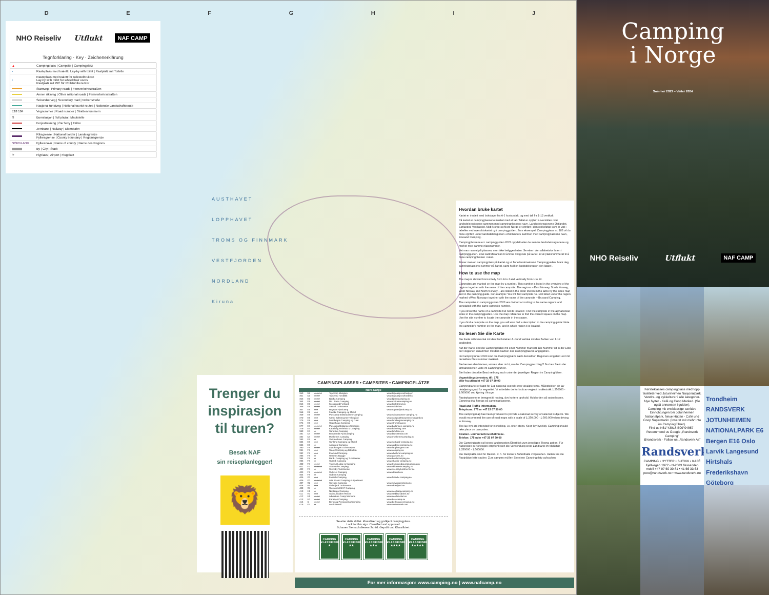DEFGHIJ
NHO Reiseliv Utflukt NAF CAMP
Tegnforklaring · Key · Zeichenerklärung
| ▲ | Campingplass / Campsite / Campingplatz |
| • | Rasteplass med toalett / Lay-by with toilet / Rastplatz mit Toilette |
| • | Rasteplass med toalett for rullestolbrukere Lay-by with toilet for wheelchair users Rastplatz mit WC für Rollstuhlbenutzer |
| | Stamveg / Primary roads / Fernverkehrsstraßen |
| | Annen riksveg / Other national roads / Fernverkehrsstraßen |
| | Sekundærveg / Secondary road / Nebenstraße |
| | Nasjonal turistveg / National tourist routes / Nationale Landschaftsroute |
| E18 104 | Vegnummer / Road number / Straßennummern |
| ⊓ | Bomstasjon / Toll plaza / Mautstelle |
| | Ferjestrekning / Car ferry / Fähre |
| | Jernbane / Railway / Eisenbahn |
| | Riksgrense / National border / Landesgrenze Fylkesgrense / County boundary / Regionsgrenze |
| NORDLAND | Fylkesnavn / Name of county / Name des Regions |
| | By / City / Stadt |
| ✈ | Flyplass / Airport / Flugplatz |
AUSTHAVET
LOPPHAVET
TROMS OG FINNMARK
VESTFJORDEN
NORDLAND
Kiruna
Hvordan bruke kartet
Kartet er inndelt med bokstaver fra A-J horisontalt, og med tall fra 1-12 vertikalt.
På kartet er campingplassene merket med et tall. Tallet er oppført i oversikten over landsdelsregionene sammen med campingplassens navn. Landsdelsregionene Østlandet, Sørlandet, Vestlandet, Midt-Norge og Nord-Norge er oppført i den rekkefølge som er vist i tabellen ved oversiktskartet og i campingguiden. Som eksempel: Campingplass nr. 183 vil du finne oppført under landsdelsregionen «Vestlandet» sammen med campingplassens navn, Brusand Camping.
Campingplassene er i campingguiden 2023 oppdelt etter de samme landsdelsregionene og merket med samme plassnummer.
Vet man navnet på plassen, men ikke beliggenheten: Se etter i den alfabetiske listen i campingguiden. Bruk kartreferansen til å finne riktig rute på kartet. Bruk plassnummeret til å finne campingplassen i ruten.
Finner man en campingplass på kartet og vil finne beskrivelsen i Campingguiden: Merk deg campingplassens nummer på kartet, samt hvilken landsdelsregion den ligger i.
How to use the map
The map is divided horizontally from A to J and vertically from 1 to 12.
Campsites are marked on the map by a number. This number is listed in the overview of the regions together with the name of the campsite. The regions – East Norway, South Norway, West Norway and North Norway – are listed in the order shown in the table by the index map and in the camping guide. For example: You will find campsite no. 183 listed under the region marked «West Norway» together with the name of the campsite – Brusand Camping.
The campsites in campingguiden 2023 are divided according to the same regions and annotated with the same campsite number.
If you know the name of a campsite but not its location: Find the campsite in the alphabetical index in the campingguiden. Use the map reference to find the correct square on the map. Use the site number to locate the campsite in the square.
If you find a campsite on the map, you will also find a description in the camping guide: Note the campsite's number on the map, and in which region it is located.
So lesen Sie die Karte
Die Karte ist horizontal mit den Buchstaben A-J und vertikal mit den Zahlen von 1-12 gegliedert.
Auf der Karte sind die Campingplätze mit einer Nummer markiert. Die Nummer ist in der Liste der Regionen zusammen mit dem Namen des Campingplatzes angegeben.
Im Campingführer 2023 sind die Campingplätze nach denselben Regionen eingeteilt und mit derselben Platznummer markiert.
Sie kennen den Namen, wissen aber nicht, wo der Campingplatz liegt? Suchen Sie in der alphabetischen Liste im Campingführer.
Sie finden dieselbe Beschreibung auch unter der jeweiligen Region im Campingführer.
Vegmeldingstjenesten, tlf.: 175
eller fra utlandet +47 22 07 30 00
Campingkartet er laget for å gi nasjonal oversikt over utvalgte tema. Målestokken gir lav detaljeringsgrad for vegnettet. Vi anbefaler derfor bruk av vegkart i målestokk 1:250000 - 1:500000 ved kjøring i Norge.
Rasteplassene er beregnet til rasting, dvs kortere opphold. Hold orden på rasteplassen. Camping skal foretas på campingplassene.
Road and Traffic information.
Telephone: 175 or +47 22 07 30 00
The camping map has been produced to provide a national survey of selected subjects. We would recommend the use of road maps with a scale of 1:250,000 - 1:500,000 when driving in Norway.
The lay-bys are intended for picnicking, i.e. short stops. Keep lay-bys tidy. Camping should take place on campsites.
Straßen- und Verkehrsverhältnisse.
Telefon: 175 oder +47 22 07 30 00
Die Campingkarte soll einen landesweiten Überblick zum jeweiligen Thema geben. Für Autoreisen in Norwegen empfiehlt sich die Verwendung einer Landkarte im Maßstab 1:250000 - 1:500000.
Die Rastplätze sind für Rasten, d. h. für kürzere Aufenthalte vorgesehen. Halten Sie die Rastplätze bitte sauber. Zum campen müßen Sie einen Campingplatz aufsuchen.
Trenger du inspirasjon til turen?
Besøk NAF
sin reiseplanlegger!
🦁
CAMPINGPLASSER • CAMPSITES • CAMPINGPLÄTZE
Nord-Norge
| 360 | D6 | ★★★★ | Topcamp Mosjøen | www.topcamp.no/mosjoen |
| 361 | D6 | ★★★ | Topcamp Havblikk | www.topcamp.no/havblikk |
| 363 | E6 | ★★★ | Bjerka Camping | www.bjerkacamping.no |
| 364 | E5 | ★★★ | Mo i Rana Camping | www.moiranacamping.no |
| 365 | E5 | ★★★ | Krokstrand Fjellpark | www.krokstrand.as |
| 366 | E5 | ★★★ | Saltdal Turistsenter | www.saltdal.no |
| 367 | E5 | ★★ | Rognan Fjordcamp | www.rognanfjordcamp.no |
| 368 | E5 | ★★ | Fauske Camping og Motell | |
| 369 | E5 | ★★★ | Pluscamp Saltstraumen Camping | www.saltstraumen-camping.no |
| 370 | E5 | ★★ | Camp Saltstraumen-Elvegård | www.campsaltstraumen-elvegard.no |
| 375 | E5 | ★★ | Lundhøgda Camping og Café | www.lundhogdacamping.no |
| 376 | E5 | ★★ | Strømhaug Camping | www.stromhaug.no |
| 377 | E4 | ★★★★ | Pluscamp Ballangen Camping | www.ballangen-camping.no |
| 379 | E4 | ★★★ | Kabelvåg Feriehus & Camping | www.kabelvag.com |
| 380 | E4 | ★ | Sandvika Camping | www.lofotferie.no |
| 381 | D4 | ★★★ | Brustranda Fjordcamping | www.brustranda.com |
| 382 | D4 | ★★★ | Moskenes Camping | www.moskenescamping.no |
| 383 | E3 | ★ | Stokmarknes Camping | |
| 384 | E3 | ★★ | Sortland Camping og Motell | www.sortland-camping.no |
| 385 | E3 | ★ | Andenes Camping | www.andenescamping.no |
| 390 | F3 | ★★★ | Lapphaugen Turiststasjon | www.lapphaugen.com |
| 391 | F3 | ★★ | Solay Camping og Båtutleie | www.camping.no |
| 392 | F3 | ★★ | Elvelund Camping | www.elvelund-camping.no |
| 393 | F3 | ★ | Garsnes Brygge | www.garsnes.no |
| 394 | F3 | ★ | Bardu Camping og Turistsenter | www.barducamping.no |
| 395 | F3 | ★ | Skatvik Camping | www.skatvik-camping.no |
| 400 | F2 | ★★★ | Tromsø Lodge & Camping | www.tromsolodgeandcamping.no |
| 401 | F2 | ★★★★ | Skittenelv Camping | www.skittenelvcamping.no |
| 402 | F2 | ★ | Svensby Turistsenter | www.svensbyturistsenter.no |
| 403 | F3 | ★★★★ | Olderelv Camping | www.olderelv.no |
| 404 | F3 | ★ | Skibotn Camping | |
| 405 | G2 | ★★ | Fosselv Camping | www.fosselv-camping.no |
| 406 | G2 | ★★★★ | Alta Strand Camping & Apartment | |
| 407 | G2 | ★★ | Solvang Camping | www.solvangcamping.no |
| 408 | H1 | ★★ | Olderfjord Turistsenter | www.olderfjord.no |
| 409 | G1 | ★ | Storvannet NAF Camping | |
| 410 | H1 | ★ | Nordkapp Camping | www.nordkappcamping.no |
| 411 | H2 | ★★ | Stabbursdalen Resort | www.stabbursdalen.no |
| 412 | H1 | ★★★ | Adventure Camp Mehamn | www.nordicsafari.no |
| 413 | H2 | ★★★ | Karasjok Camping | www.karacamp.no |
| 414 | I1 | ★★★ | Berlevåg Pensjonat & Camping | www.berlevag-pensjonat.no |
| 415 | G3 | ★ | Arctic Motell | www.arcticmotel.com |
Se etter dette skiltet. Klassifisert og godkjent campingplass.
Look for this sign. Classified and approved.
Schauen Sie nach diesem Schild. Geprüft und Klassifiziert.
CAMPING
KLASSIFISERT
★
CAMPING
KLASSIFISERT
★★
CAMPING
KLASSIFISERT
★★★
CAMPING
KLASSIFISERT
★★★★
CAMPING
KLASSIFISERT
★★★★★
For mer informasjon: www.camping.no | www.nafcamp.no
Camping
i Norge
Sommer 2023 – Vinter 2024
NHO Reiseliv Utflukt NAF CAMP
Førsteklasses campingplass med topp fasiliteter ved Jotunheimen Nasjonalpark. Vandre- og sykkelturer i alle kategorier. Nye hytter - Kafé og Coop Marked. (Se også annonsen i guiden).
Camping mit erstklassige sanitäre Einrichtungen bei Jotunheimen Nationalpark. Neue Hütten - Café und Coop Supermarkt. (Inserat mit mehr Info im Campingführer).
Find us N61°43818 E09°04857 · Recommend us Google „Randsverk Camping"
@randsverk · Follow us „Randsverk As"
Randsverk
CAMPING • HYTTER • BUTIKK • KAFÉ
Fjellvegen 1972 • N-2683 Tessanden
mobil +47 97 50 30 81 • 41 56 33 63
post@randsverk.no • www.randsverk.no
Trondheim
RANDSVERK
JOTUNHEIMEN NATIONALPARK E6
Bergen E16 Oslo
Larvik Langesund
Hirtshals Frederikshavn Göteborg